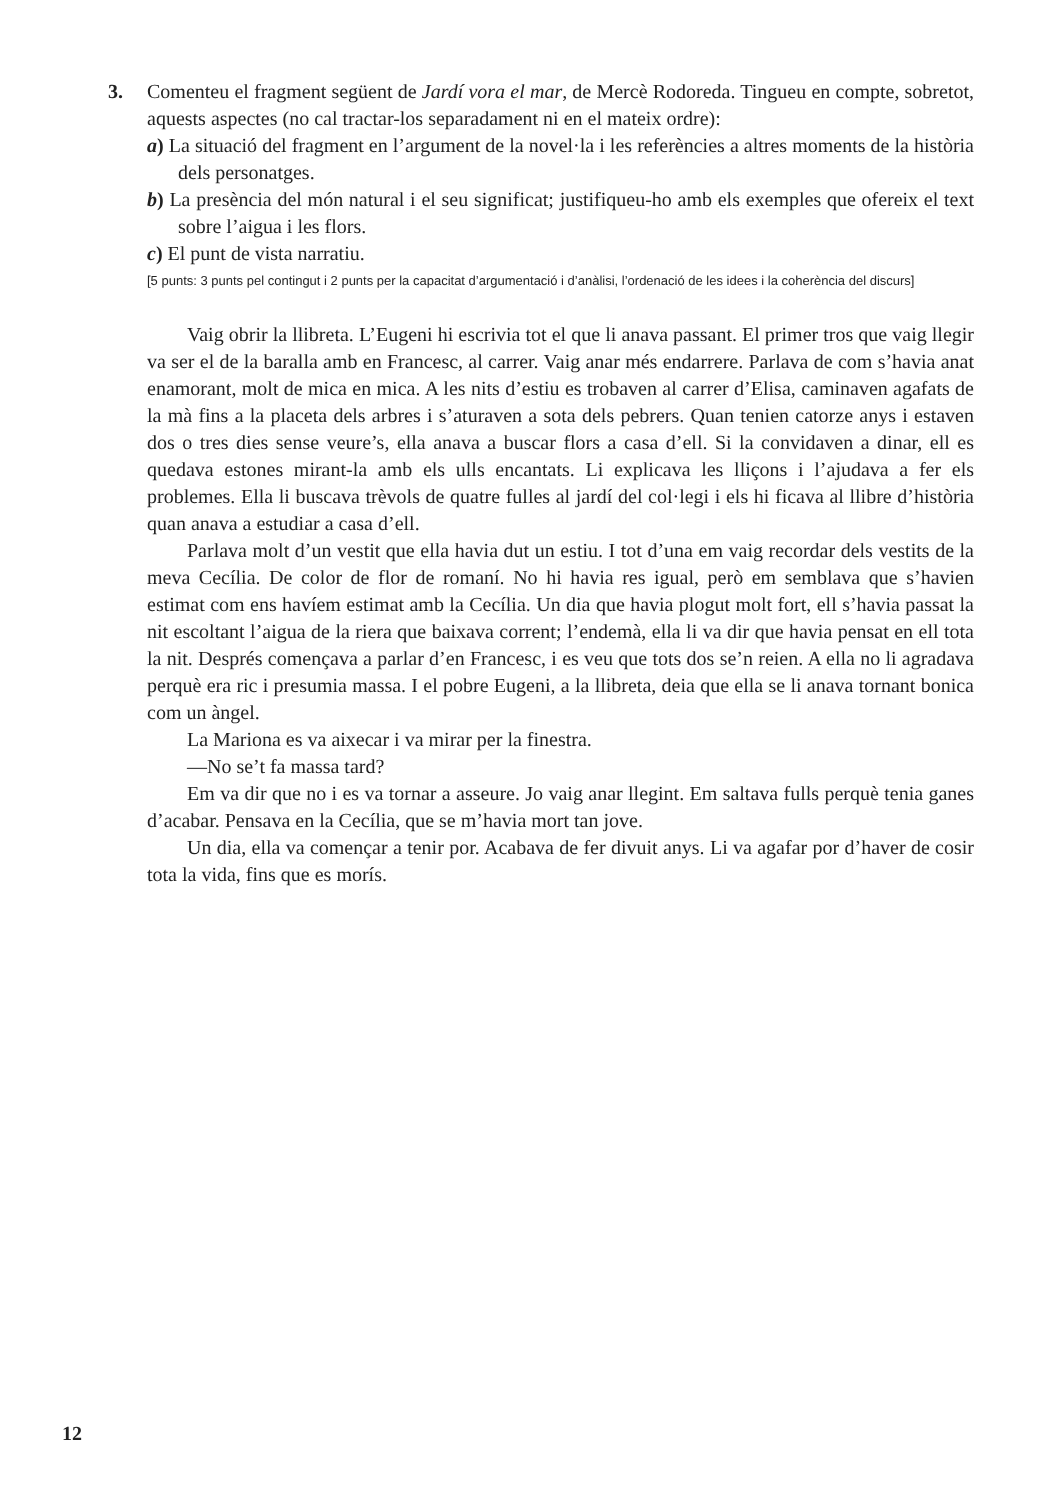3.
Comenteu el fragment següent de Jardí vora el mar, de Mercè Rodoreda. Tingueu en compte, sobretot, aquests aspectes (no cal tractar-los separadament ni en el mateix ordre):
a) La situació del fragment en l’argument de la novel·la i les referències a altres moments de la història dels personatges.
b) La presència del món natural i el seu significat; justifiqueu-ho amb els exemples que ofereix el text sobre l’aigua i les flors.
c) El punt de vista narratiu.
[5 punts: 3 punts pel contingut i 2 punts per la capacitat d’argumentació i d’anàlisi, l’ordenació de les idees i la coherència del discurs]
Vaig obrir la llibreta. L’Eugeni hi escrivia tot el que li anava passant. El primer tros que vaig llegir va ser el de la baralla amb en Francesc, al carrer. Vaig anar més endarrere. Parlava de com s’havia anat enamorant, molt de mica en mica. A les nits d’estiu es trobaven al carrer d’Elisa, caminaven agafats de la mà fins a la placeta dels arbres i s’aturaven a sota dels pebrers. Quan tenien catorze anys i estaven dos o tres dies sense veure’s, ella anava a buscar flors a casa d’ell. Si la convidaven a dinar, ell es quedava estones mirant-la amb els ulls encantats. Li explicava les lliçons i l’ajudava a fer els problemes. Ella li buscava trèvols de quatre fulles al jardí del col·legi i els hi ficava al llibre d’història quan anava a estudiar a casa d’ell.
Parlava molt d’un vestit que ella havia dut un estiu. I tot d’una em vaig recordar dels vestits de la meva Cecília. De color de flor de romaní. No hi havia res igual, però em semblava que s’havien estimat com ens havíem estimat amb la Cecília. Un dia que havia plogut molt fort, ell s’havia passat la nit escoltant l’aigua de la riera que baixava corrent; l’endemà, ella li va dir que havia pensat en ell tota la nit. Després començava a parlar d’en Francesc, i es veu que tots dos se’n reien. A ella no li agradava perquè era ric i presumia massa. I el pobre Eugeni, a la llibreta, deia que ella se li anava tornant bonica com un àngel.
La Mariona es va aixecar i va mirar per la finestra.
—No se’t fa massa tard?
Em va dir que no i es va tornar a asseure. Jo vaig anar llegint. Em saltava fulls perquè tenia ganes d’acabar. Pensava en la Cecília, que se m’havia mort tan jove.
Un dia, ella va començar a tenir por. Acabava de fer divuit anys. Li va agafar por d’haver de cosir tota la vida, fins que es morís.
12